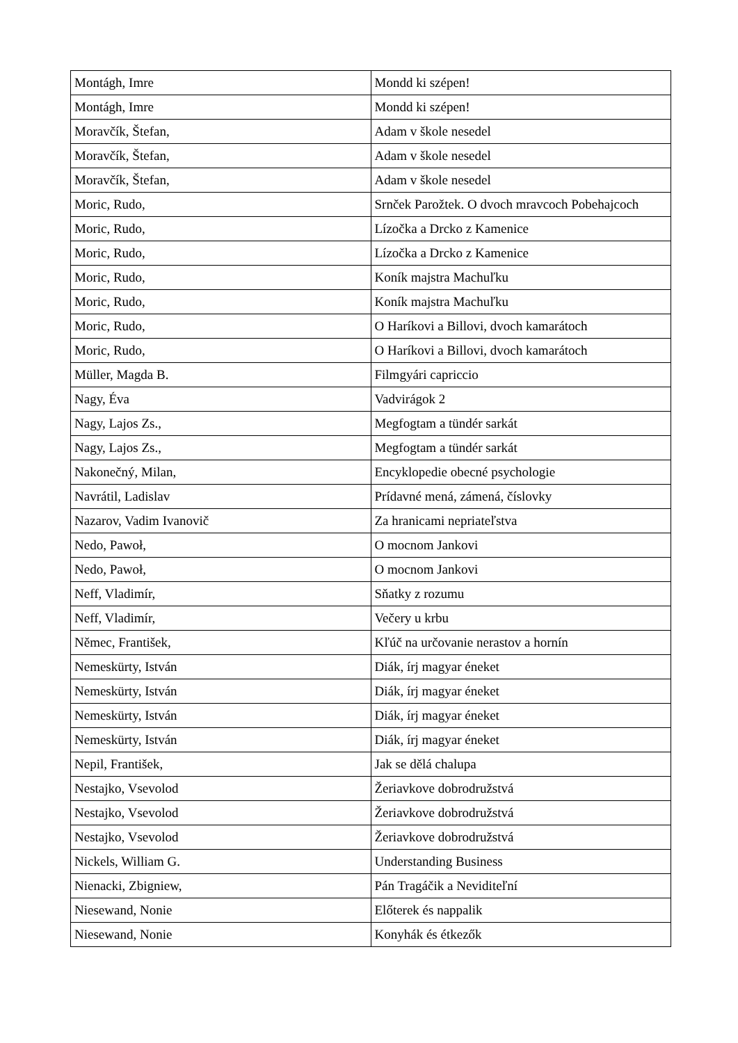| Montágh, Imre | Mondd ki szépen! |
| Montágh, Imre | Mondd ki szépen! |
| Moravčík, Štefan, | Adam v škole nesedel |
| Moravčík, Štefan, | Adam v škole nesedel |
| Moravčík, Štefan, | Adam v škole nesedel |
| Moric, Rudo, | Srnček Parožtek. O dvoch mravcoch Pobehajcoch |
| Moric, Rudo, | Lízočka a Drcko z Kamenice |
| Moric, Rudo, | Lízočka a Drcko z Kamenice |
| Moric, Rudo, | Koník majstra Machuľku |
| Moric, Rudo, | Koník majstra Machuľku |
| Moric, Rudo, | O Haríkovi a Billovi, dvoch kamarátoch |
| Moric, Rudo, | O Haríkovi a Billovi, dvoch kamarátoch |
| Müller, Magda B. | Filmgyári capriccio |
| Nagy, Éva | Vadvirágok 2 |
| Nagy, Lajos Zs., | Megfogtam a tündér sarkát |
| Nagy, Lajos Zs., | Megfogtam a tündér sarkát |
| Nakonečný, Milan, | Encyklopedie obecné psychologie |
| Navrátil, Ladislav | Prídavné mená, zámená, číslovky |
| Nazarov, Vadim Ivanovič | Za hranicami nepriateľstva |
| Nedo, Pawoł, | O mocnom Jankovi |
| Nedo, Pawoł, | O mocnom Jankovi |
| Neff, Vladimír, | Sňatky z rozumu |
| Neff, Vladimír, | Večery u krbu |
| Němec, František, | Kľúč na určovanie nerastov a hornín |
| Nemeskürty, István | Diák, írj magyar éneket |
| Nemeskürty, István | Diák, írj magyar éneket |
| Nemeskürty, István | Diák, írj magyar éneket |
| Nemeskürty, István | Diák, írj magyar éneket |
| Nepil, František, | Jak se dělá chalupa |
| Nestajko, Vsevolod | Žeriavkove dobrodružstvá |
| Nestajko, Vsevolod | Žeriavkove dobrodružstvá |
| Nestajko, Vsevolod | Žeriavkove dobrodružstvá |
| Nickels, William G. | Understanding Business |
| Nienacki, Zbigniew, | Pán Tragáčik a Neviditeľní |
| Niesewand, Nonie | Előterek és nappalik |
| Niesewand, Nonie | Konyhák és étkezők |